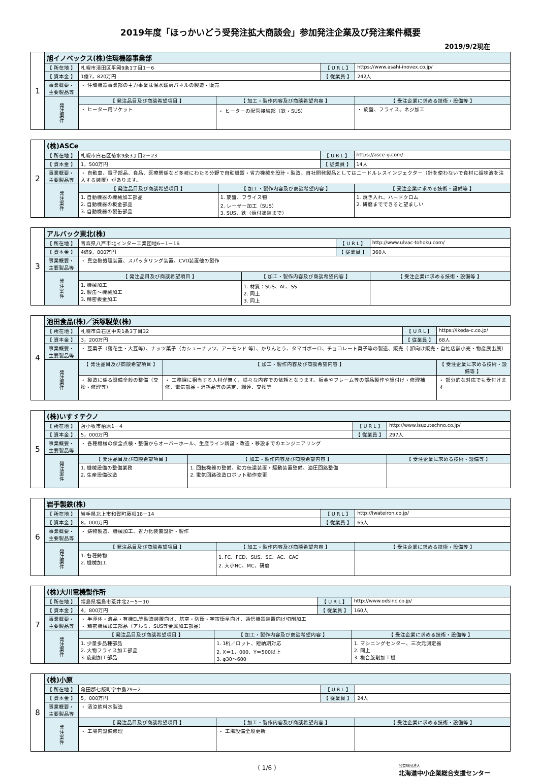2019年度「ほっかいどう受発注拡大商談会」参加発注企業及び発注案件概要
2019/9/2現在
| 1 | 旭イノベックス(株)住環機器事業部 | | | | |
| | 【 所在地 】 | 札幌市清田区平岡9条1丁目1－6 | | 【 U R L 】 | https://www.asahi-inovex.co.jp/ |
| | 【 資本金 】 | 1億7，820万円 | | 【 従業員 】 | 242人 |
| | 事業概要・主要製品等 | ・ 住環機器事業部の主力事業は温水暖房パネルの製造・販売 | | | |
| | 発注案件 | 【 発注品目及び商談希望項目 】 | 【 加工・製作内容及び商談希望内容 】 | | 【 受注企業に求める技術・設備等 】 |
| | | ・ ヒーター用ソケット | ・ ヒーターの配管接続部（鉄・SUS） | | ・ 旋盤、フライス、ネジ加工 |
| 2 | (株)ASCe | | | | |
| | 【 所在地 】 | 札幌市白石区菊水9条3丁目2－23 | | 【 U R L 】 | https://asce-g.com/ |
| | 【 資本金 】 | 1，500万円 | | 【 従業員 】 | 14人 |
| | 事業概要・主要製品等 | ・ 自動車、電子部品、食品、医療関係など多岐にわたる分野で自動機器・省力機械を設計・製造。自社開発製品としてはニードルレスインジェクター（針を使わないで食材に調味液を注入する装置）があります。 | | | |
| | 発注案件 | 【 発注品目及び商談希望項目 】 | 【 加工・製作内容及び商談希望内容 】 | | 【 受注企業に求める技術・設備等 】 |
| | | 1. 自動機器の機械加工部品 2. 自動機器の板金部品 3. 自動機器の製缶部品 | 1. 旋盤、フライス物 2. レーザー加工（SUS） 3. SUS、鉄（焼付塗装まで） | | 1. 焼き入れ、ハードクロム 2. 研磨までできると望ましい |
| 3 | アルバック東北(株) | | | | |
| | 【 所在地 】 | 青森県八戸市北インター工業団地6－1－16 | | 【 U R L 】 | http://www.ulvac-tohoku.com/ |
| | 【 資本金 】 | 4億9，800万円 | | 【 従業員 】 | 360人 |
| | 事業概要・主要製品等 | ・ 真空熱処理装置、スパッタリング装置、CVD装置他の製作 | | | |
| | 発注案件 | 【 発注品目及び商談希望項目 】 | 【 加工・製作内容及び商談希望内容 】 | | 【 受注企業に求める技術・設備等 】 |
| | | 1. 機械加工 2. 製缶～機械加工 3. 精密板金加工 | 1. 材質：SUS、AL、SS 2. 同上 3. 同上 | | |
| 4 | 池田食品(株)／浜塚製菓(株) | | | | |
| | 【 所在地 】 | 札幌市白石区中央1条3丁目32 | | 【 U R L 】 | https://ikeda-c.co.jp/ |
| | 【 資本金 】 | 3，200万円 | | 【 従業員 】 | 68人 |
| | 事業概要・主要製品等 | ・ 豆菓子（落花生・大豆等）、ナッツ菓子（カシューナッツ、アーモンド 等）、かりんとう、タマゴボーロ、チョコレート菓子等の製造、販売（ 卸向け販売・自社店舗小売・物産展出展） | | | |
| | 発注案件 | 【 発注品目及び商談希望項目 】 | 【 加工・製作内容及び商談希望内容 】 | | 【 受注企業に求める技術・設備等 】 |
| | | ・ 製造に係る設備全般の整備（交換・修理等） | ・ 工務課に相当する人材が無く、様々な内容での依頼となります。板金やフレーム等の部品製作や組付け・修理補修、電気部品・消耗品等の選定、調達、交換等 | | ・ 部分的な対応でも受付けます |
| 5 | (株)いすゞテクノ | | | | |
| | 【 所在地 】 | 苫小牧市柏原1－4 | | 【 U R L 】 | http://www.isuzutechno.co.jp/ |
| | 【 資本金 】 | 5，000万円 | | 【 従業員 】 | 297人 |
| | 事業概要・主要製品等 | ・ 各種機械の保全点検・整備からオーバーホール、生産ライン新設・改造・移設までのエンジニアリング | | | |
| | 発注案件 | 【 発注品目及び商談希望項目 】 | 【 加工・製作内容及び商談希望内容 】 | | 【 受注企業に求める技術・設備等 】 |
| | | 1. 機械設備の整備業務 2. 生産設備改造 | 1. 回転機器の整備、動力伝達装置・駆動装置整備、油圧回路整備 2. 電気回路改造ロボット動作変更 | | |
| 6 | 岩手製鉄(株) | | | | |
| | 【 所在地 】 | 岩手県北上市和賀町藤根18－14 | | 【 U R L 】 | http://iwateiron.co.jp/ |
| | 【 資本金 】 | 8，000万円 | | 【 従業員 】 | 65人 |
| | 事業概要・主要製品等 | ・ 鋳物製造、機械加工、省力化装置設計・製作 | | | |
| | 発注案件 | 【 発注品目及び商談希望項目 】 | 【 加工・製作内容及び商談希望内容 】 | | 【 受注企業に求める技術・設備等 】 |
| | | 1. 各種鋳物 2. 機械加工 | 1. FC、FCD、SUS、SC、AC、CAC 2. 大小NC、MC、研磨 | | |
| 7 | (株)大川電機製作所 | | | | |
| | 【 所在地 】 | 福島県福島市荒井北2－5－10 | | 【 U R L 】 | http://www.odsinc.co.jp/ |
| | 【 資本金 】 | 4，800万円 | | 【 従業員 】 | 160人 |
| | 事業概要・主要製品等 | ・ 半導体・液晶・有機EL等製造装置向け、航空・防衛・宇宙衛星向け、通信機器装置向け切削加工 ・ 精密機械加工部品（アルミ、SUS等金属加工部品） | | | |
| | 発注案件 | 【 発注品目及び商談希望項目 】 | 【 加工・製作内容及び商談希望内容 】 | | 【 受注企業に求める技術・設備等 】 |
| | | 1. 少量多品種部品 2. 大物フライス加工部品 3. 旋削加工部品 | 1. 1桁／ロット、短納期対応 2. X＝1，000、Y＝500以上 3. φ30～600 | | 1. マシニングセンター、三次元測定器 2. 同上 3. 複合旋削加工機 |
| 8 | (株)小原 | | | | |
| | 【 所在地 】 | 亀田郡七飯町字中島29－2 | | 【 U R L 】 | |
| | 【 資本金 】 | 5，000万円 | | 【 従業員 】 | 24人 |
| | 事業概要・主要製品等 | ・ 清涼飲料水製造 | | | |
| | 発注案件 | 【 発注品目及び商談希望項目 】 | 【 加工・製作内容及び商談希望内容 】 | | 【 受注企業に求める技術・設備等 】 |
| | | ・ 工場内設備修理 | ・ 工場設備全般更新 | | |
（ 1/6 ） 公益財団法人
北海道中小企業総合支援センター